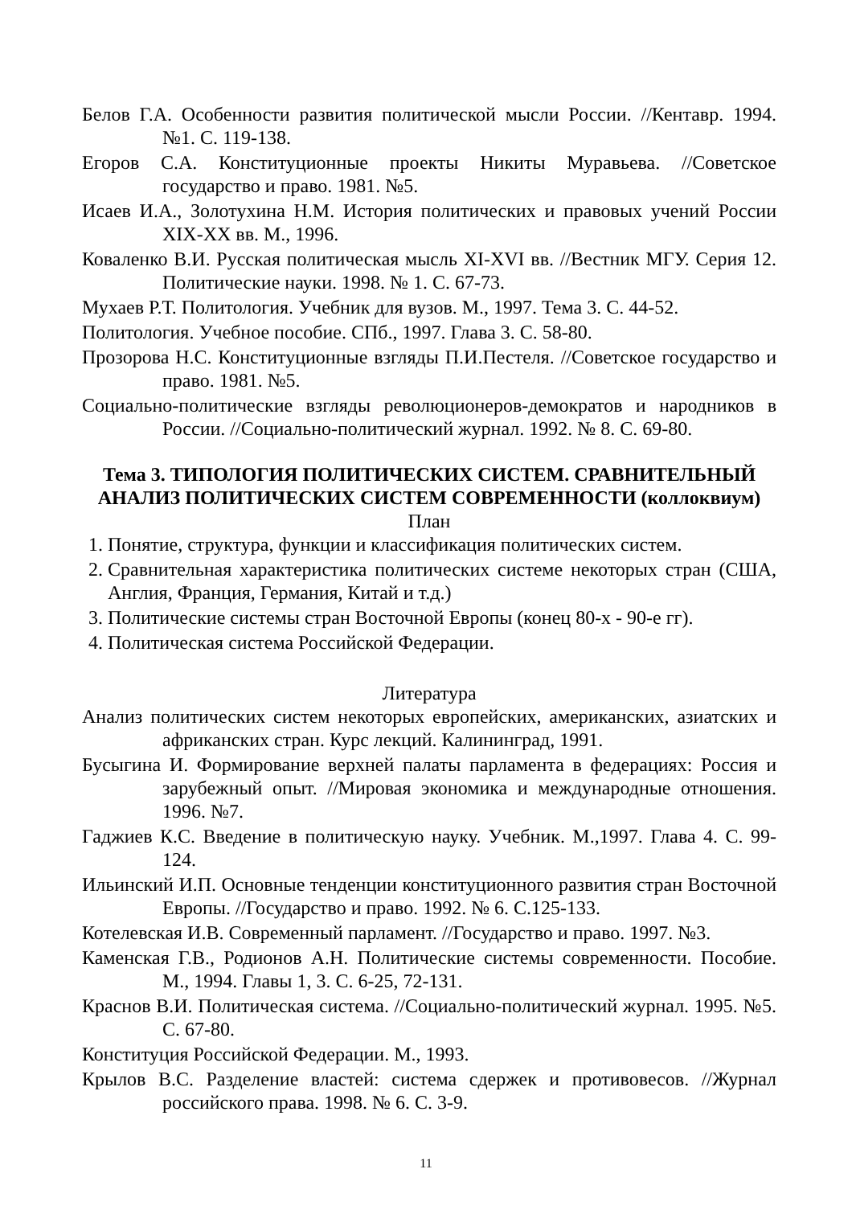Белов Г.А. Особенности развития политической мысли России. //Кентавр. 1994. №1. С. 119-138.
Егоров С.А. Конституционные проекты Никиты Муравьева. //Советское государство и право. 1981. №5.
Исаев И.А., Золотухина Н.М. История политических и правовых учений России XIX-XX вв. М., 1996.
Коваленко В.И. Русская политическая мысль XI-XVI вв. //Вестник МГУ. Серия 12. Политические науки. 1998. № 1. С. 67-73.
Мухаев Р.Т. Политология. Учебник для вузов. М., 1997. Тема 3. С. 44-52.
Политология. Учебное пособие. СПб., 1997. Глава 3. С. 58-80.
Прозорова Н.С. Конституционные взгляды П.И.Пестеля. //Советское государство и право. 1981. №5.
Социально-политические взгляды революционеров-демократов и народников в России. //Социально-политический журнал. 1992. № 8. С. 69-80.
Тема 3. ТИПОЛОГИЯ ПОЛИТИЧЕСКИХ СИСТЕМ. СРАВНИТЕЛЬНЫЙ АНАЛИЗ ПОЛИТИЧЕСКИХ СИСТЕМ СОВРЕМЕННОСТИ (коллоквиум)
План
1. Понятие, структура, функции и классификация политических систем.
2. Сравнительная характеристика политических системе некоторых стран (США, Англия, Франция, Германия, Китай и т.д.)
3. Политические системы стран Восточной Европы (конец 80-х - 90-е гг).
4. Политическая система Российской Федерации.
Литература
Анализ политических систем некоторых европейских, американских, азиатских и африканских стран. Курс лекций. Калининград, 1991.
Бусыгина И. Формирование верхней палаты парламента в федерациях: Россия и зарубежный опыт. //Мировая экономика и международные отношения. 1996. №7.
Гаджиев К.С. Введение в политическую науку. Учебник. М.,1997. Глава 4. С. 99-124.
Ильинский И.П. Основные тенденции конституционного развития стран Восточной Европы. //Государство и право. 1992. № 6. С.125-133.
Котелевская И.В. Современный парламент. //Государство и право. 1997. №3.
Каменская Г.В., Родионов А.Н. Политические системы современности. Пособие. М., 1994. Главы 1, 3. С. 6-25, 72-131.
Краснов В.И. Политическая система. //Социально-политический журнал. 1995. №5. С. 67-80.
Конституция Российской Федерации. М., 1993.
Крылов В.С. Разделение властей: система сдержек и противовесов. //Журнал российского права. 1998. № 6. С. 3-9.
11